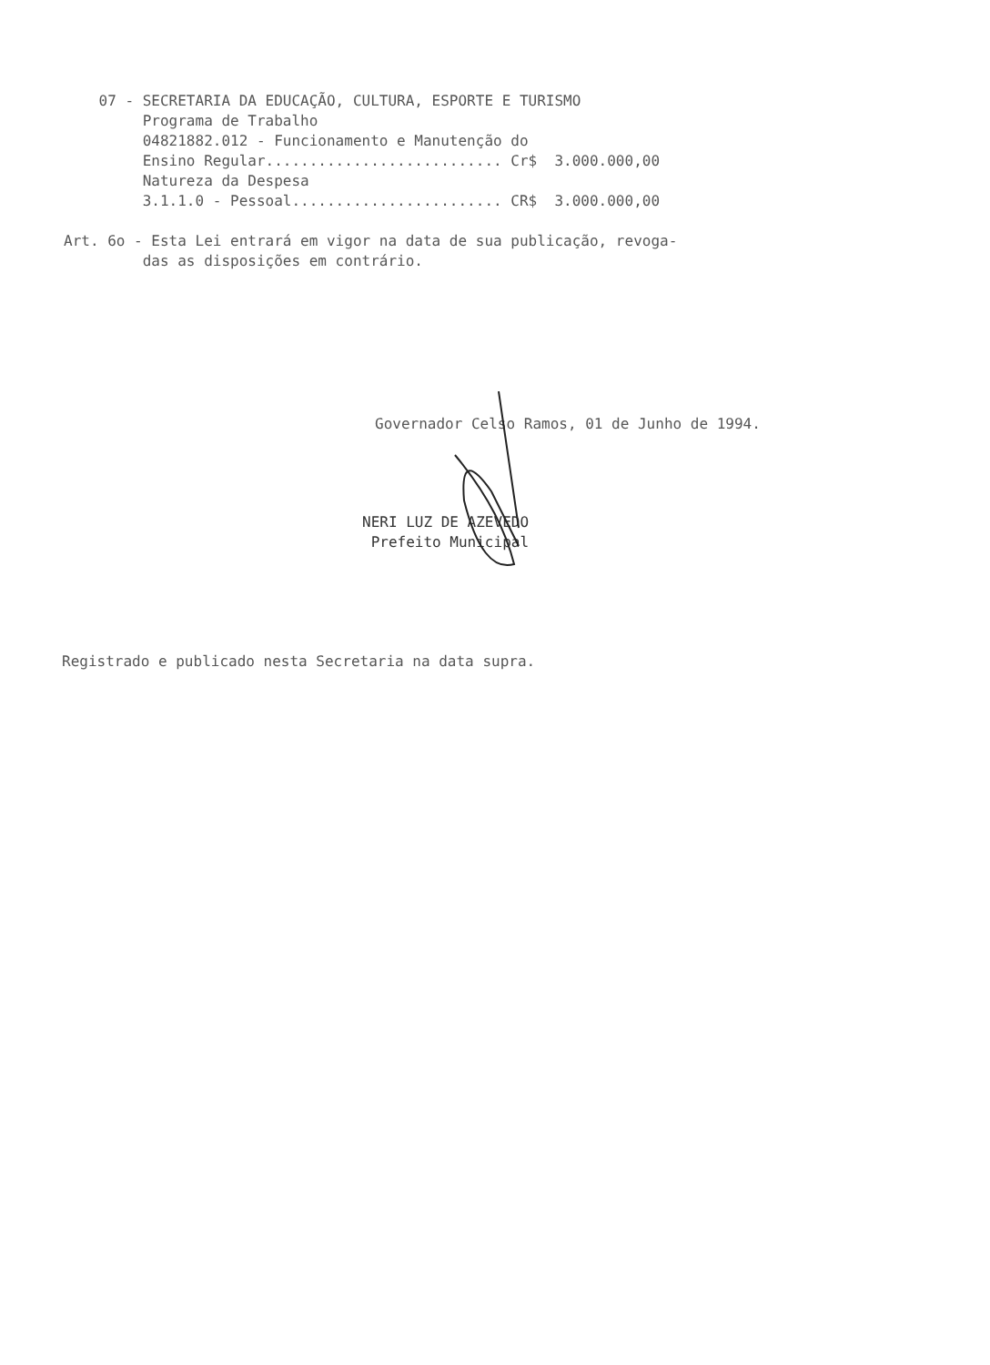07 - SECRETARIA DA EDUCAÇÃO, CULTURA, ESPORTE E TURISMO
         Programa de Trabalho
         04821882.012 - Funcionamento e Manutenção do
         Ensino Regular........................... Cr$  3.000.000,00
         Natureza da Despesa
         3.1.1.0 - Pessoal........................ CR$  3.000.000,00

Art. 6o - Esta Lei entrará em vigor na data de sua publicação, revoga-
         das as disposições em contrário.
Governador Celso Ramos, 01 de Junho de 1994.
NERI LUZ DE AZEVEDO
Prefeito Municipal
Registrado e publicado nesta Secretaria na data supra.